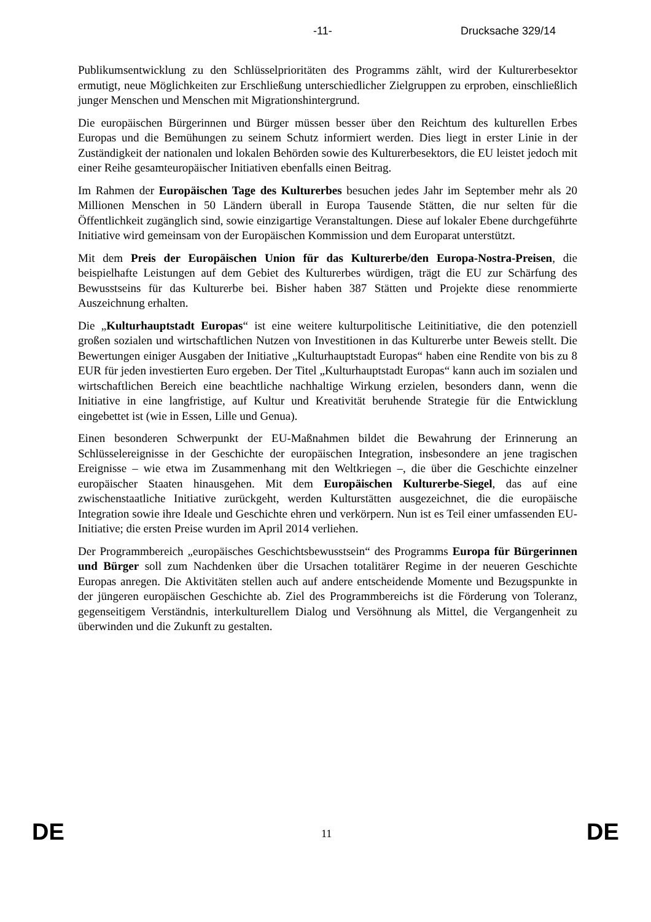-11- Drucksache 329/14
Publikumsentwicklung zu den Schlüsselprioritäten des Programms zählt, wird der Kulturerbesektor ermutigt, neue Möglichkeiten zur Erschließung unterschiedlicher Zielgruppen zu erproben, einschließlich junger Menschen und Menschen mit Migrationshintergrund.
Die europäischen Bürgerinnen und Bürger müssen besser über den Reichtum des kulturellen Erbes Europas und die Bemühungen zu seinem Schutz informiert werden. Dies liegt in erster Linie in der Zuständigkeit der nationalen und lokalen Behörden sowie des Kulturerbesektors, die EU leistet jedoch mit einer Reihe gesamteuropäischer Initiativen ebenfalls einen Beitrag.
Im Rahmen der Europäischen Tage des Kulturerbes besuchen jedes Jahr im September mehr als 20 Millionen Menschen in 50 Ländern überall in Europa Tausende Stätten, die nur selten für die Öffentlichkeit zugänglich sind, sowie einzigartige Veranstaltungen. Diese auf lokaler Ebene durchgeführte Initiative wird gemeinsam von der Europäischen Kommission und dem Europarat unterstützt.
Mit dem Preis der Europäischen Union für das Kulturerbe/den Europa-Nostra-Preisen, die beispielhafte Leistungen auf dem Gebiet des Kulturerbes würdigen, trägt die EU zur Schärfung des Bewusstseins für das Kulturerbe bei. Bisher haben 387 Stätten und Projekte diese renommierte Auszeichnung erhalten.
Die „Kulturhauptstadt Europas“ ist eine weitere kulturpolitische Leitinitiative, die den potenziell großen sozialen und wirtschaftlichen Nutzen von Investitionen in das Kulturerbe unter Beweis stellt. Die Bewertungen einiger Ausgaben der Initiative „Kulturhauptstadt Europas“ haben eine Rendite von bis zu 8 EUR für jeden investierten Euro ergeben. Der Titel „Kulturhauptstadt Europas“ kann auch im sozialen und wirtschaftlichen Bereich eine beachtliche nachhaltige Wirkung erzielen, besonders dann, wenn die Initiative in eine langfristige, auf Kultur und Kreativität beruhende Strategie für die Entwicklung eingebettet ist (wie in Essen, Lille und Genua).
Einen besonderen Schwerpunkt der EU-Maßnahmen bildet die Bewahrung der Erinnerung an Schlüsselereignisse in der Geschichte der europäischen Integration, insbesondere an jene tragischen Ereignisse – wie etwa im Zusammenhang mit den Weltkriegen –, die über die Geschichte einzelner europäischer Staaten hinausgehen. Mit dem Europäischen Kulturerbe-Siegel, das auf eine zwischenstaatliche Initiative zurückgeht, werden Kulturstätten ausgezeichnet, die die europäische Integration sowie ihre Ideale und Geschichte ehren und verkörpern. Nun ist es Teil einer umfassenden EU-Initiative; die ersten Preise wurden im April 2014 verliehen.
Der Programmbereich „europäisches Geschichtsbewusstsein“ des Programms Europa für Bürgerinnen und Bürger soll zum Nachdenken über die Ursachen totalitärer Regime in der neueren Geschichte Europas anregen. Die Aktivitäten stellen auch auf andere entscheidende Momente und Bezugspunkte in der jüngeren europäischen Geschichte ab. Ziel des Programmbereichs ist die Förderung von Toleranz, gegenseitigem Verständnis, interkulturellem Dialog und Versöhnung als Mittel, die Vergangenheit zu überwinden und die Zukunft zu gestalten.
DE 11 DE